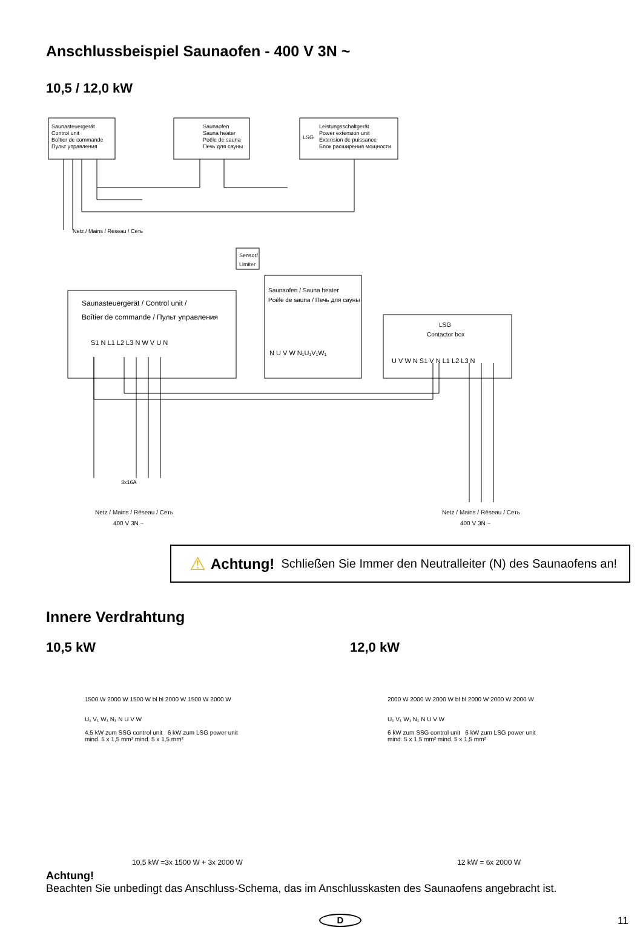Anschlussbeispiel Saunaofen - 400 V 3N ~
10,5 / 12,0 kW
Saunasteuergerät
Control unit
Boîtier de commande
Пульт управления
Saunaofen
Sauna heater
Poêle de sauna
Печь для сауны
LSG
Leistungsschaltgerät
Power extension unit
Extension de puissance
Блок расширения мощности
Netz / Mains / Réseau / Сеть
Sensor/
Limiter
Saunasteuergerät / Control unit /
Boîtier de commande / Пульт управления
S1 N L1 L2 L3 N W V U N
Saunaofen / Sauna heater
Poêle de sauna / Печь для сауны
N U V W N₁U₁V₁W₁
LSG
Contactor box
U V W N S1 V N L1 L2 L3 N
Netz / Mains / Réseau / Сеть
400 V 3N ~
Netz / Mains / Réseau / Сеть
400 V 3N ~
3x16A
⚠ Achtung! Schließen Sie Immer den Neutralleiter (N) des Saunaofens an!
Innere Verdrahtung
10,5 kW 12,0 kW
1500 W 2000 W 1500 W bl bl 2000 W 1500 W 2000 W
U₁ V₁ W₁ N₁ N U V W
4,5 kW zum SSG control unit 6 kW zum LSG power unit
mind. 5 x 1,5 mm² mind. 5 x 1,5 mm²
2000 W 2000 W 2000 W bl bl 2000 W 2000 W 2000 W
U₁ V₁ W₁ N₁ N U V W
6 kW zum SSG control unit 6 kW zum LSG power unit
mind. 5 x 1,5 mm² mind. 5 x 1,5 mm²
10,5 kW =3x 1500 W + 3x 2000 W 12 kW = 6x 2000 W
Achtung!
Beachten Sie unbedingt das Anschluss-Schema, das im Anschlusskasten des Saunaofens angebracht ist.
D 11